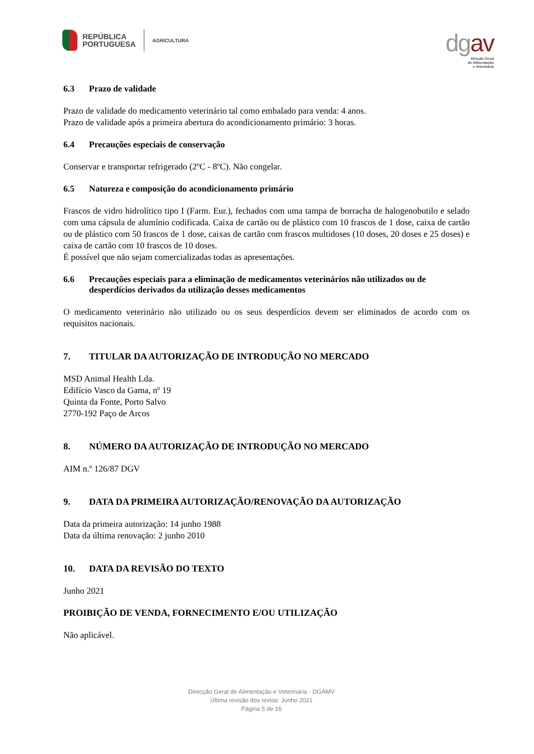REPÚBLICA
PORTUGUESA
AGRICULTURA
dgav
Direção Geral
de Alimentação
e Veterinária
6.3 Prazo de validade
Prazo de validade do medicamento veterinário tal como embalado para venda: 4 anos.
Prazo de validade após a primeira abertura do acondicionamento primário: 3 horas.
6.4 Precauções especiais de conservação
Conservar e transportar refrigerado (2ºC - 8ºC). Não congelar.
6.5 Natureza e composição do acondicionamento primário
Frascos de vidro hidrolítico tipo I (Farm. Eur.), fechados com uma tampa de borracha de halogenobutilo e selado com uma cápsula de alumínio codificada. Caixa de cartão ou de plástico com 10 frascos de 1 dose, caixa de cartão ou de plástico com 50 frascos de 1 dose, caixas de cartão com frascos multidoses (10 doses, 20 doses e 25 doses) e caixa de cartão com 10 frascos de 10 doses.
É possível que não sejam comercializadas todas as apresentações.
6.6 Precauções especiais para a eliminação de medicamentos veterinários não utilizados ou de desperdícios derivados da utilização desses medicamentos
O medicamento veterinário não utilizado ou os seus desperdícios devem ser eliminados de acordo com os requisitos nacionais.
7. TITULAR DA AUTORIZAÇÃO DE INTRODUÇÃO NO MERCADO
MSD Animal Health Lda.
Edifício Vasco da Gama, nº 19
Quinta da Fonte, Porto Salvo
2770-192 Paço de Arcos
8. NÚMERO DA AUTORIZAÇÃO DE INTRODUÇÃO NO MERCADO
AIM n.º 126/87 DGV
9. DATA DA PRIMEIRA AUTORIZAÇÃO/RENOVAÇÃO DA AUTORIZAÇÃO
Data da primeira autorização: 14 junho 1988
Data da última renovação: 2 junho 2010
10. DATA DA REVISÃO DO TEXTO
Junho 2021
PROIBIÇÃO DE VENDA, FORNECIMENTO E/OU UTILIZAÇÃO
Não aplicável.
Direcção Geral de Alimentação e Veterinária - DGAMV
Última revisão dos textos: Junho 2021
Página 5 de 16